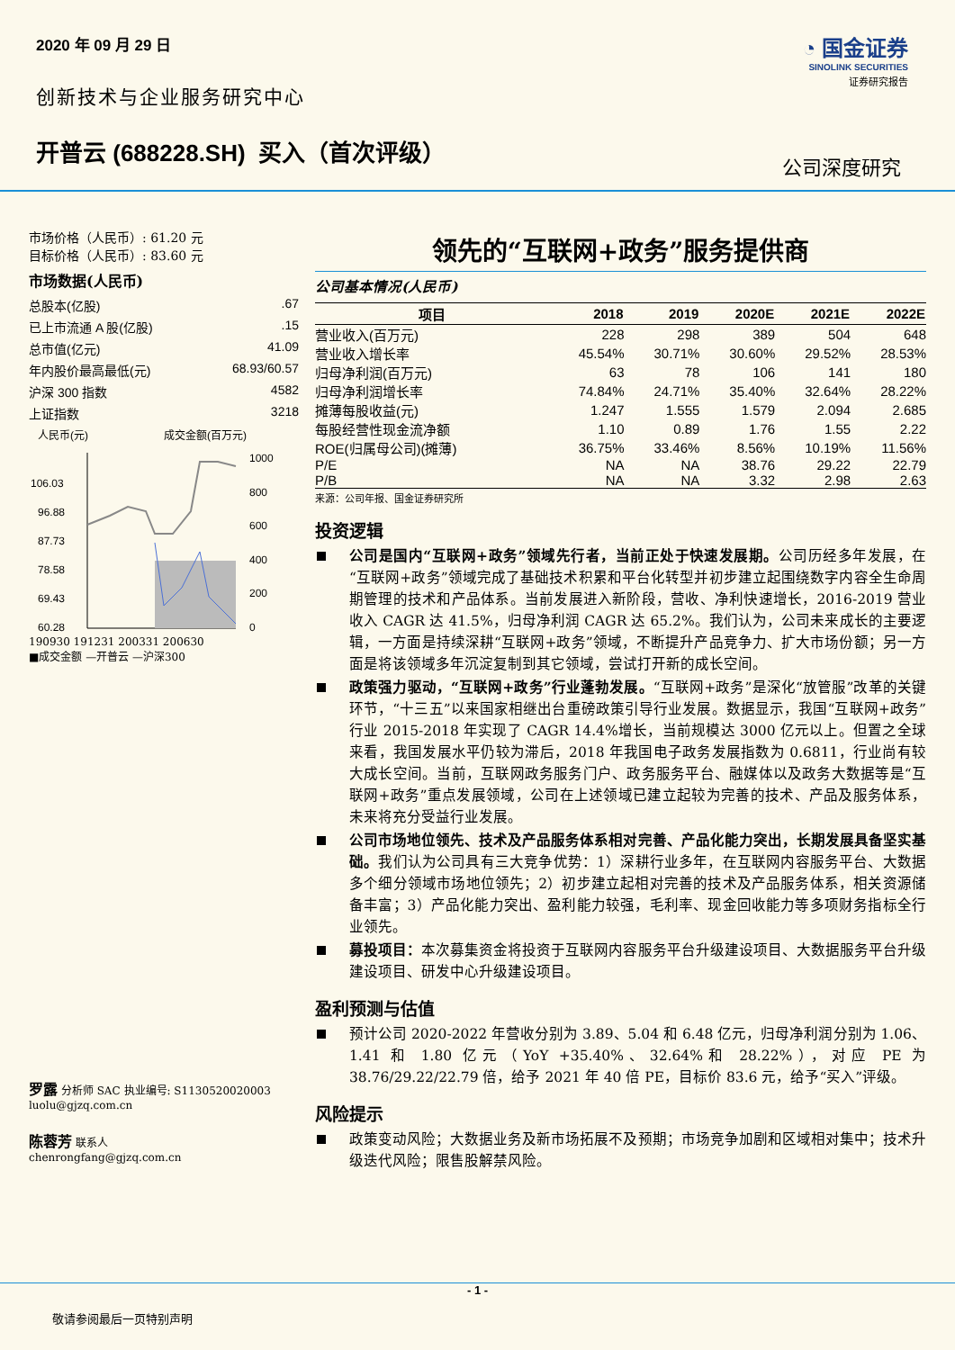2020 年 09 月 29 日
创新技术与企业服务研究中心
开普云 (688228.SH) 买入（首次评级）
◔ 国金证券
SINOLINK SECURITIES
证券研究报告
公司深度研究
市场价格（人民币）: 61.20 元
目标价格（人民币）: 83.60 元
市场数据(人民币)
总股本(亿股).67
已上市流通 A 股(亿股).15
总市值(亿元) 41.09
年内股价最高最低(元) 68.93/60.57
沪深 300 指数 4582
上证指数 3218
人民币(元)
成交金额(百万元)
106.03
96.88
87.73
78.58
69.43
60.28
1000
800
600
400
200
0
190930 191231 200331 200630
■成交金额 —开普云 —沪深300
罗露 分析师 SAC 执业编号: S1130520020003
luolu@gjzq.com.cn
陈蓉芳 联系人
chenrongfang@gjzq.com.cn
领先的“互联网+政务”服务提供商
公司基本情况(人民币)
| 项目 | 2018 | 2019 | 2020E | 2021E | 2022E |
| --- | --- | --- | --- | --- | --- |
| 营业收入(百万元) | 228 | 298 | 389 | 504 | 648 |
| 营业收入增长率 | 45.54% | 30.71% | 30.60% | 29.52% | 28.53% |
| 归母净利润(百万元) | 63 | 78 | 106 | 141 | 180 |
| 归母净利润增长率 | 74.84% | 24.71% | 35.40% | 32.64% | 28.22% |
| 摊薄每股收益(元) | 1.247 | 1.555 | 1.579 | 2.094 | 2.685 |
| 每股经营性现金流净额 | 1.10 | 0.89 | 1.76 | 1.55 | 2.22 |
| ROE(归属母公司)(摊薄) | 36.75% | 33.46% | 8.56% | 10.19% | 11.56% |
| P/E | NA | NA | 38.76 | 29.22 | 22.79 |
| P/B | NA | NA | 3.32 | 2.98 | 2.63 |
来源：公司年报、国金证券研究所
投资逻辑
公司是国内“互联网+政务”领域先行者，当前正处于快速发展期。公司历经多年发展，在“互联网+政务”领域完成了基础技术积累和平台化转型并初步建立起围绕数字内容全生命周期管理的技术和产品体系。当前发展进入新阶段，营收、净利快速增长，2016-2019 营业收入 CAGR 达 41.5%，归母净利润 CAGR 达 65.2%。我们认为，公司未来成长的主要逻辑，一方面是持续深耕“互联网+政务”领域，不断提升产品竞争力、扩大市场份额；另一方面是将该领域多年沉淀复制到其它领域，尝试打开新的成长空间。
政策强力驱动，“互联网+政务”行业蓬勃发展。“互联网+政务”是深化“放管服”改革的关键环节，“十三五”以来国家相继出台重磅政策引导行业发展。数据显示，我国“互联网+政务”行业 2015-2018 年实现了 CAGR 14.4%增长，当前规模达 3000 亿元以上。但置之全球来看，我国发展水平仍较为滞后，2018 年我国电子政务发展指数为 0.6811，行业尚有较大成长空间。当前，互联网政务服务门户、政务服务平台、融媒体以及政务大数据等是“互联网+政务”重点发展领域，公司在上述领域已建立起较为完善的技术、产品及服务体系，未来将充分受益行业发展。
公司市场地位领先、技术及产品服务体系相对完善、产品化能力突出，长期发展具备坚实基础。我们认为公司具有三大竞争优势：1）深耕行业多年，在互联网内容服务平台、大数据多个细分领域市场地位领先；2）初步建立起相对完善的技术及产品服务体系，相关资源储备丰富；3）产品化能力突出、盈利能力较强，毛利率、现金回收能力等多项财务指标全行业领先。
募投项目：本次募集资金将投资于互联网内容服务平台升级建设项目、大数据服务平台升级建设项目、研发中心升级建设项目。
盈利预测与估值
预计公司 2020-2022 年营收分别为 3.89、5.04 和 6.48 亿元，归母净利润分别为 1.06、1.41 和 1.80 亿元（YoY +35.40%、32.64%和 28.22%），对应 PE 为 38.76/29.22/22.79 倍，给予 2021 年 40 倍 PE，目标价 83.6 元，给予“买入”评级。
风险提示
政策变动风险；大数据业务及新市场拓展不及预期；市场竞争加剧和区域相对集中；技术升级迭代风险；限售股解禁风险。
- 1 -
敬请参阅最后一页特别声明